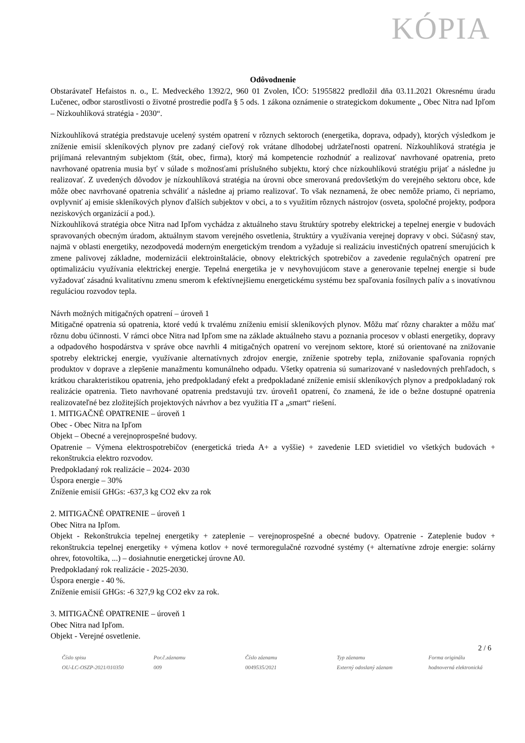KÓPIA
Odôvodnenie
Obstarávateľ Hefaistos n. o., Ľ. Medveckého 1392/2, 960 01 Zvolen, IČO: 51955822 predložil dňa 03.11.2021 Okresnému úradu Lučenec, odbor starostlivosti o životné prostredie podľa § 5 ods. 1 zákona oznámenie o strategickom dokumente „ Obec Nitra nad Ipľom – Nízkouhlíková stratégia - 2030“.
Nízkouhlíková stratégia predstavuje ucelený systém opatrení v rôznych sektoroch (energetika, doprava, odpady), ktorých výsledkom je zníženie emisií skleníkových plynov pre zadaný cieľový rok vrátane dlhodobej udržateľnosti opatrení. Nízkouhlíková stratégia je prijímaná relevantným subjektom (štát, obec, firma), ktorý má kompetencie rozhodnúť a realizovať navrhované opatrenia, preto navrhované opatrenia musia byť v súlade s možnosťami príslušného subjektu, ktorý chce nízkouhlíkovú stratégiu prijať a následne ju realizovať. Z uvedených dôvodov je nízkouhlíková stratégia na úrovni obce smerovaná predovšetkým do verejného sektoru obce, kde môže obec navrhované opatrenia schváliť a následne aj priamo realizovať. To však neznamená, že obec nemôže priamo, či nepriamo, ovplyvniť aj emisie skleníkových plynov ďalších subjektov v obci, a to s využitím rôznych nástrojov (osveta, spoločné projekty, podpora neziskových organizácií a pod.).
Nízkouhlíková stratégia obce Nitra nad Ipľom vychádza z aktuálneho stavu štruktúry spotreby elektrickej a tepelnej energie v budovách spravovaných obecným úradom, aktuálnym stavom verejného osvetlenia, štruktúry a využívania verejnej dopravy v obci. Súčasný stav, najmä v oblasti energetiky, nezodpovedá moderným energetickým trendom a vyžaduje si realizáciu investičných opatrení smerujúcich k zmene palivovej základne, modernizácii elektroinštalácie, obnovy elektrických spotrebičov a zavedenie regulačných opatrení pre optimalizáciu využívania elektrickej energie. Tepelná energetika je v nevyhovujúcom stave a generovanie tepelnej energie si bude vyžadovať zásadnú kvalitatívnu zmenu smerom k efektívnejšiemu energetickému systému bez spaľovania fosílnych palív a s inovatívnou reguláciou rozvodov tepla.
Návrh možných mitigačných opatrení – úroveň 1
Mitigačné opatrenia sú opatrenia, ktoré vedú k trvalému zníženiu emisií skleníkových plynov. Môžu mať rôzny charakter a môžu mať rôznu dobu účinnosti. V rámci obce Nitra nad Ipľom sme na základe aktuálneho stavu a poznania procesov v oblasti energetiky, dopravy a odpadového hospodárstva v správe obce navrhli 4 mitigačných opatrení vo verejnom sektore, ktoré sú orientované na znižovanie spotreby elektrickej energie, využívanie alternatívnych zdrojov energie, zníženie spotreby tepla, znižovanie spaľovania ropných produktov v doprave a zlepšenie manažmentu komunálneho odpadu. Všetky opatrenia sú sumarizované v nasledovných prehľadoch, s krátkou charakteristikou opatrenia, jeho predpokladaný efekt a predpokladané zníženie emisií skleníkových plynov a predpokladaný rok realizácie opatrenia. Tieto navrhované opatrenia predstavujú tzv. úroveň1 opatrení, čo znamená, že ide o bežne dostupné opatrenia realizovateľné bez zložitejších projektových návrhov a bez využitia IT a „smart“ riešení.
1. MITIGAČNÉ OPATRENIE – úroveň 1
Obec - Obec Nitra na Ipľom
Objekt – Obecné a verejnoprospešné budovy.
Opatrenie – Výmena elektrospotrebičov (energetická trieda A+ a vyššie) + zavedenie LED svietidiel vo všetkých budovách + rekonštrukcia elektro rozvodov.
Predpokladaný rok realizácie – 2024- 2030
Úspora energie – 30%
Zníženie emisií GHGs: -637,3 kg CO2 ekv za rok
2. MITIGAČNÉ OPATRENIE – úroveň 1
Obec Nitra na Ipľom.
Objekt - Rekonštrukcia tepelnej energetiky + zateplenie – verejnoprospešné a obecné budovy. Opatrenie - Zateplenie budov + rekonštrukcia tepelnej energetiky + výmena kotlov + nové termoregulačné rozvodné systémy (+ alternatívne zdroje energie: solárny ohrev, fotovoltika, ...) – dosiahnutie energetickej úrovne A0.
Predpokladaný rok realizácie - 2025-2030.
Úspora energie - 40 %.
Zníženie emisií GHGs: -6 327,9 kg CO2 ekv za rok.
3. MITIGAČNÉ OPATRENIE – úroveň 1
Obec Nitra nad Ipľom.
Objekt - Verejné osvetlenie.
2 / 6
Číslo spisu
OU-LC-OSZP-2021/010350
Por.č.záznamu
009
Číslo záznamu
0049535/2021
Typ záznamu
Externý odoslaný záznam
Forma originálu
hodnoverná elektronická